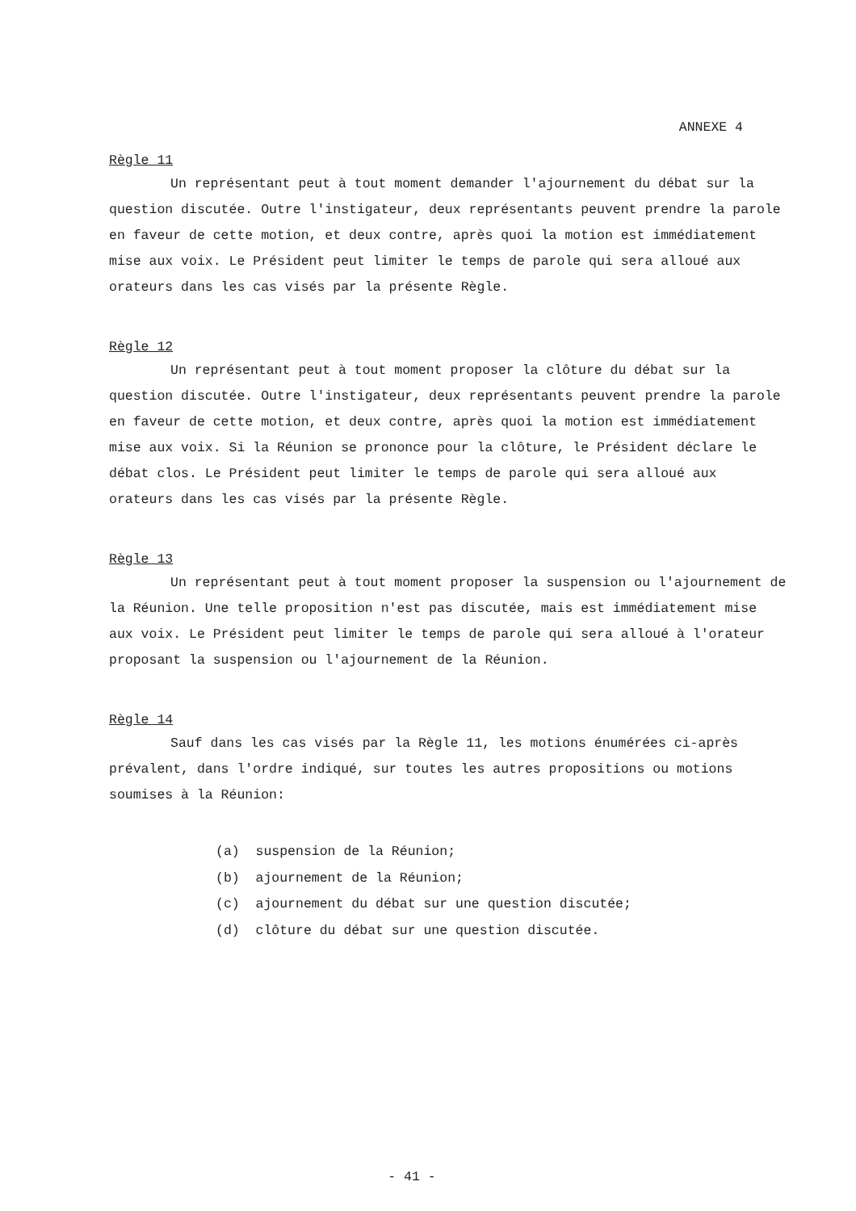ANNEXE 4
Règle 11
Un représentant peut à tout moment demander l'ajournement du débat sur la question discutée. Outre l'instigateur, deux représentants peuvent prendre la parole en faveur de cette motion, et deux contre, après quoi la motion est immédiatement mise aux voix. Le Président peut limiter le temps de parole qui sera alloué aux orateurs dans les cas visés par la présente Règle.
Règle 12
Un représentant peut à tout moment proposer la clôture du débat sur la question discutée. Outre l'instigateur, deux représentants peuvent prendre la parole en faveur de cette motion, et deux contre, après quoi la motion est immédiatement mise aux voix. Si la Réunion se prononce pour la clôture, le Président déclare le débat clos. Le Président peut limiter le temps de parole qui sera alloué aux orateurs dans les cas visés par la présente Règle.
Règle 13
Un représentant peut à tout moment proposer la suspension ou l'ajournement de la Réunion. Une telle proposition n'est pas discutée, mais est immédiatement mise aux voix. Le Président peut limiter le temps de parole qui sera alloué à l'orateur proposant la suspension ou l'ajournement de la Réunion.
Règle 14
Sauf dans les cas visés par la Règle 11, les motions énumérées ci-après prévalent, dans l'ordre indiqué, sur toutes les autres propositions ou motions soumises à la Réunion:
(a) suspension de la Réunion;
(b) ajournement de la Réunion;
(c) ajournement du débat sur une question discutée;
(d) clôture du débat sur une question discutée.
- 41 -